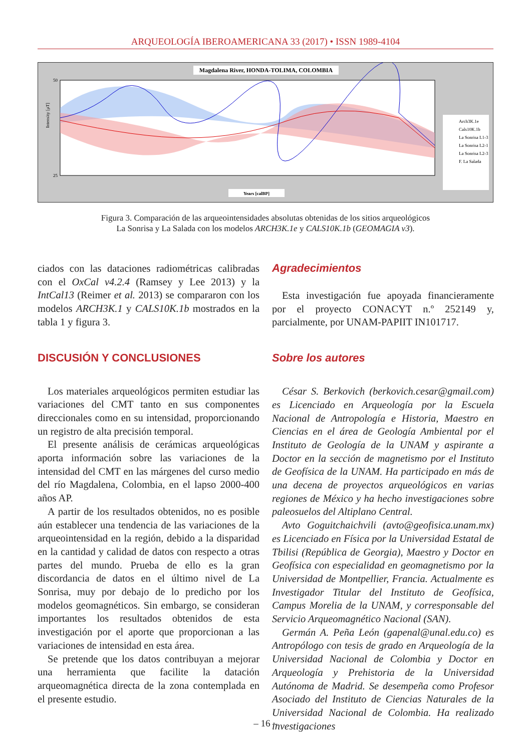ARQUEOLOGÍA IBEROAMERICANA 33 (2017) • ISSN 1989-4104
Magdalena River, HONDA-TOLIMA, COLOMBIA
50
25
Intensity [μT]
Years [calBP]
Arch3K.1e
Cals10K.1b
La Sonrisa L1-3
La Sonrisa L2-1
La Sonrisa L2-3
F. La Salada
Figura 3. Comparación de las arqueointensidades absolutas obtenidas de los sitios arqueológicos
La Sonrisa y La Salada con los modelos ARCH3K.1e y CALS10K.1b (GEOMAGIA v3).
ciados con las dataciones radiométricas calibradas con el OxCal v4.2.4 (Ramsey y Lee 2013) y la IntCal13 (Reimer et al. 2013) se compararon con los modelos ARCH3K.1 y CALS10K.1b mostrados en la tabla 1 y figura 3.
DISCUSIÓN Y CONCLUSIONES
Los materiales arqueológicos permiten estudiar las variaciones del CMT tanto en sus componentes direccionales como en su intensidad, proporcionando un registro de alta precisión temporal.
El presente análisis de cerámicas arqueológicas aporta información sobre las variaciones de la intensidad del CMT en las márgenes del curso medio del río Magdalena, Colombia, en el lapso 2000-400 años AP.
A partir de los resultados obtenidos, no es posible aún establecer una tendencia de las variaciones de la arqueointensidad en la región, debido a la disparidad en la cantidad y calidad de datos con respecto a otras partes del mundo. Prueba de ello es la gran discordancia de datos en el último nivel de La Sonrisa, muy por debajo de lo predicho por los modelos geomagnéticos. Sin embargo, se consideran importantes los resultados obtenidos de esta investigación por el aporte que proporcionan a las variaciones de intensidad en esta área.
Se pretende que los datos contribuyan a mejorar una herramienta que facilite la datación arqueomagnética directa de la zona contemplada en el presente estudio.
Agradecimientos
Esta investigación fue apoyada financieramente por el proyecto CONACYT n.º 252149 y, parcialmente, por UNAM-PAPIIT IN101717.
Sobre los autores
César S. Berkovich (berkovich.cesar@gmail.com) es Licenciado en Arqueología por la Escuela Nacional de Antropología e Historia, Maestro en Ciencias en el área de Geología Ambiental por el Instituto de Geología de la UNAM y aspirante a Doctor en la sección de magnetismo por el Instituto de Geofísica de la UNAM. Ha participado en más de una decena de proyectos arqueológicos en varias regiones de México y ha hecho investigaciones sobre paleosuelos del Altiplano Central.
Avto Goguitchaichvili (avto@geofisica.unam.mx) es Licenciado en Física por la Universidad Estatal de Tbilisi (República de Georgia), Maestro y Doctor en Geofísica con especialidad en geomagnetismo por la Universidad de Montpellier, Francia. Actualmente es Investigador Titular del Instituto de Geofísica, Campus Morelia de la UNAM, y corresponsable del Servicio Arqueomagnético Nacional (SAN).
Germán A. Peña León (gapenal@unal.edu.co) es Antropólogo con tesis de grado en Arqueología de la Universidad Nacional de Colombia y Doctor en Arqueología y Prehistoria de la Universidad Autónoma de Madrid. Se desempeña como Profesor Asociado del Instituto de Ciencias Naturales de la Universidad Nacional de Colombia. Ha realizado investigaciones
– 16 –